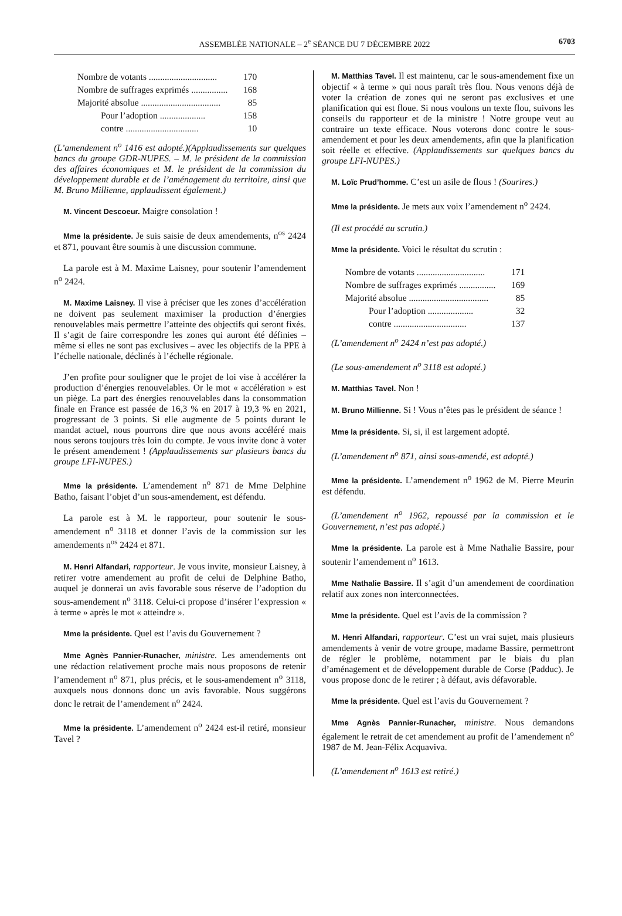ASSEMBLÉE NATIONALE – 2<sup>e</sup> SÉANCE DU 7 DÉCEMBRE 2022 6703
| Nombre de votants .............................. | 170 |
| Nombre de suffrages exprimés ................ | 168 |
| Majorité absolue ................................... | 85 |
| Pour l’adoption .................... | 158 |
| contre ................................ | 10 |
(L’amendement n<sup>o</sup> 1416 est adopté.)(Applaudissements sur quelques bancs du groupe GDR-NUPES. – M. le président de la commission des affaires économiques et M. le président de la commission du développement durable et de l’aménagement du territoire, ainsi que M. Bruno Millienne, applaudissent également.)
M. Vincent Descoeur. Maigre consolation !
Mme la présidente. Je suis saisie de deux amendements, n<sup>os</sup> 2424 et 871, pouvant être soumis à une discussion commune.
La parole est à M. Maxime Laisney, pour soutenir l’amendement n<sup>o</sup> 2424.
M. Maxime Laisney. Il vise à préciser que les zones d’accélération ne doivent pas seulement maximiser la production d’énergies renouvelables mais permettre l’atteinte des objectifs qui seront fixés. Il s’agit de faire correspondre les zones qui auront été définies – même si elles ne sont pas exclusives – avec les objectifs de la PPE à l’échelle nationale, déclinés à l’échelle régionale.
J’en profite pour souligner que le projet de loi vise à accélérer la production d’énergies renouvelables. Or le mot « accélération » est un piège. La part des énergies renouvelables dans la consommation finale en France est passée de 16,3 % en 2017 à 19,3 % en 2021, progressant de 3 points. Si elle augmente de 5 points durant le mandat actuel, nous pourrons dire que nous avons accéléré mais nous serons toujours très loin du compte. Je vous invite donc à voter le présent amendement ! (Applaudissements sur plusieurs bancs du groupe LFI-NUPES.)
Mme la présidente. L’amendement n<sup>o</sup> 871 de Mme Delphine Batho, faisant l’objet d’un sous-amendement, est défendu.
La parole est à M. le rapporteur, pour soutenir le sous-amendement n<sup>o</sup> 3118 et donner l’avis de la commission sur les amendements n<sup>os</sup> 2424 et 871.
M. Henri Alfandari, rapporteur. Je vous invite, monsieur Laisney, à retirer votre amendement au profit de celui de Delphine Batho, auquel je donnerai un avis favorable sous réserve de l’adoption du sous-amendement n<sup>o</sup> 3118. Celui-ci propose d’insérer l’expression « à terme » après le mot « atteindre ».
Mme la présidente. Quel est l’avis du Gouvernement ?
Mme Agnès Pannier-Runacher, ministre. Les amendements ont une rédaction relativement proche mais nous proposons de retenir l’amendement n<sup>o</sup> 871, plus précis, et le sous-amendement n<sup>o</sup> 3118, auxquels nous donnons donc un avis favorable. Nous suggérons donc le retrait de l’amendement n<sup>o</sup> 2424.
Mme la présidente. L’amendement n<sup>o</sup> 2424 est-il retiré, monsieur Tavel ?
M. Matthias Tavel. Il est maintenu, car le sous-amendement fixe un objectif « à terme » qui nous paraît très flou. Nous venons déjà de voter la création de zones qui ne seront pas exclusives et une planification qui est floue. Si nous voulons un texte flou, suivons les conseils du rapporteur et de la ministre ! Notre groupe veut au contraire un texte efficace. Nous voterons donc contre le sous-amendement et pour les deux amendements, afin que la planification soit réelle et effective. (Applaudissements sur quelques bancs du groupe LFI-NUPES.)
M. Loïc Prud’homme. C’est un asile de flous ! (Sourires.)
Mme la présidente. Je mets aux voix l’amendement n<sup>o</sup> 2424.
(Il est procédé au scrutin.)
Mme la présidente. Voici le résultat du scrutin :
| Nombre de votants .............................. | 171 |
| Nombre de suffrages exprimés ................ | 169 |
| Majorité absolue ................................... | 85 |
| Pour l’adoption .................... | 32 |
| contre ................................ | 137 |
(L’amendement n<sup>o</sup> 2424 n’est pas adopté.)
(Le sous-amendement n<sup>o</sup> 3118 est adopté.)
M. Matthias Tavel. Non !
M. Bruno Millienne. Si ! Vous n’êtes pas le président de séance !
Mme la présidente. Si, si, il est largement adopté.
(L’amendement n<sup>o</sup> 871, ainsi sous-amendé, est adopté.)
Mme la présidente. L’amendement n<sup>o</sup> 1962 de M. Pierre Meurin est défendu.
(L’amendement n<sup>o</sup> 1962, repoussé par la commission et le Gouvernement, n’est pas adopté.)
Mme la présidente. La parole est à Mme Nathalie Bassire, pour soutenir l’amendement n<sup>o</sup> 1613.
Mme Nathalie Bassire. Il s’agit d’un amendement de coordination relatif aux zones non interconnectées.
Mme la présidente. Quel est l’avis de la commission ?
M. Henri Alfandari, rapporteur. C’est un vrai sujet, mais plusieurs amendements à venir de votre groupe, madame Bassire, permettront de régler le problème, notamment par le biais du plan d’aménagement et de développement durable de Corse (Padduc). Je vous propose donc de le retirer ; à défaut, avis défavorable.
Mme la présidente. Quel est l’avis du Gouvernement ?
Mme Agnès Pannier-Runacher, ministre. Nous demandons également le retrait de cet amendement au profit de l’amendement n<sup>o</sup> 1987 de M. Jean-Félix Acquaviva.
(L’amendement n<sup>o</sup> 1613 est retiré.)